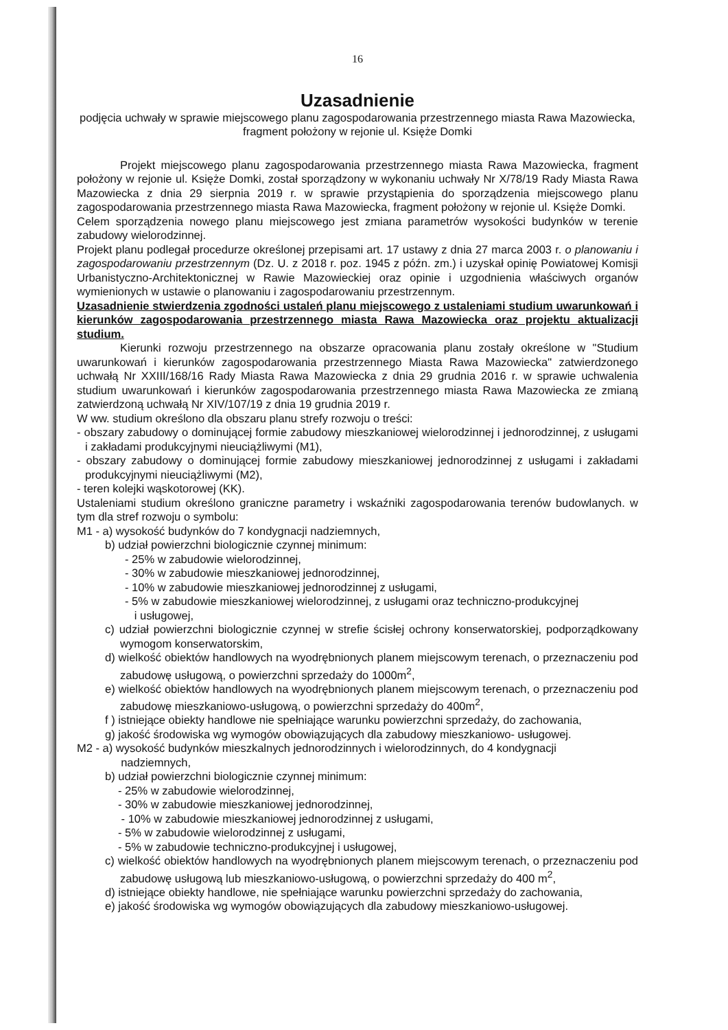16
Uzasadnienie
podjęcia uchwały w sprawie miejscowego planu zagospodarowania przestrzennego miasta Rawa Mazowiecka, fragment położony w rejonie ul. Księże Domki
Projekt miejscowego planu zagospodarowania przestrzennego miasta Rawa Mazowiecka, fragment położony w rejonie ul. Księże Domki, został sporządzony w wykonaniu uchwały Nr X/78/19 Rady Miasta Rawa Mazowiecka z dnia 29 sierpnia 2019 r. w sprawie przystąpienia do sporządzenia miejscowego planu zagospodarowania przestrzennego miasta Rawa Mazowiecka, fragment położony w rejonie ul. Księże Domki.
Celem sporządzenia nowego planu miejscowego jest zmiana parametrów wysokości budynków w terenie zabudowy wielorodzinnej.
Projekt planu podlegał procedurze określonej przepisami art. 17 ustawy z dnia 27 marca 2003 r. o planowaniu i zagospodarowaniu przestrzennym (Dz. U. z 2018 r. poz. 1945 z późn. zm.) i uzyskał opinię Powiatowej Komisji Urbanistyczno-Architektonicznej w Rawie Mazowieckiej oraz opinie i uzgodnienia właściwych organów wymienionych w ustawie o planowaniu i zagospodarowaniu przestrzennym.
Uzasadnienie stwierdzenia zgodności ustaleń planu miejscowego z ustaleniami studium uwarunkowań i kierunków zagospodarowania przestrzennego miasta Rawa Mazowiecka oraz projektu aktualizacji studium.
Kierunki rozwoju przestrzennego na obszarze opracowania planu zostały określone w "Studium uwarunkowań i kierunków zagospodarowania przestrzennego Miasta Rawa Mazowiecka" zatwierdzonego uchwałą Nr XXIII/168/16 Rady Miasta Rawa Mazowiecka z dnia 29 grudnia 2016 r. w sprawie uchwalenia studium uwarunkowań i kierunków zagospodarowania przestrzennego miasta Rawa Mazowiecka ze zmianą zatwierdzoną uchwałą Nr XIV/107/19 z dnia 19 grudnia 2019 r.
W ww. studium określono dla obszaru planu strefy rozwoju o treści:
- obszary zabudowy o dominującej formie zabudowy mieszkaniowej wielorodzinnej i jednorodzinnej, z usługami i zakładami produkcyjnymi nieuciążliwymi (M1),
- obszary zabudowy o dominującej formie zabudowy mieszkaniowej jednorodzinnej z usługami i zakładami produkcyjnymi nieuciążliwymi (M2),
- teren kolejki wąskotorowej (KK).
Ustaleniami studium określono graniczne parametry i wskaźniki zagospodarowania terenów budowlanych. w tym dla stref rozwoju o symbolu:
M1 - a) wysokość budynków do 7 kondygnacji nadziemnych,
b) udział powierzchni biologicznie czynnej minimum:
- 25% w zabudowie wielorodzinnej,
- 30% w zabudowie mieszkaniowej jednorodzinnej,
- 10% w zabudowie mieszkaniowej jednorodzinnej z usługami,
- 5% w zabudowie mieszkaniowej wielorodzinnej, z usługami oraz techniczno-produkcyjnej
i usługowej,
c) udział powierzchni biologicznie czynnej w strefie ścisłej ochrony konserwatorskiej, podporządkowany wymogom konserwatorskim,
d) wielkość obiektów handlowych na wyodrębnionych planem miejscowym terenach, o przeznaczeniu pod zabudowę usługową, o powierzchni sprzedaży do 1000m<sup>2</sup>,
e) wielkość obiektów handlowych na wyodrębnionych planem miejscowym terenach, o przeznaczeniu pod zabudowę mieszkaniowo-usługową, o powierzchni sprzedaży do 400m<sup>2</sup>,
f ) istniejące obiekty handlowe nie spełniające warunku powierzchni sprzedaży, do zachowania,
g) jakość środowiska wg wymogów obowiązujących dla zabudowy mieszkaniowo- usługowej.
M2 - a) wysokość budynków mieszkalnych jednorodzinnych i wielorodzinnych, do 4 kondygnacji
nadziemnych,
b) udział powierzchni biologicznie czynnej minimum:
- 25% w zabudowie wielorodzinnej,
- 30% w zabudowie mieszkaniowej jednorodzinnej,
- 10% w zabudowie mieszkaniowej jednorodzinnej z usługami,
- 5% w zabudowie wielorodzinnej z usługami,
- 5% w zabudowie techniczno-produkcyjnej i usługowej,
c) wielkość obiektów handlowych na wyodrębnionych planem miejscowym terenach, o przeznaczeniu pod zabudowę usługową lub mieszkaniowo-usługową, o powierzchni sprzedaży do 400 m<sup>2</sup>,
d) istniejące obiekty handlowe, nie spełniające warunku powierzchni sprzedaży do zachowania,
e) jakość środowiska wg wymogów obowiązujących dla zabudowy mieszkaniowo-usługowej.